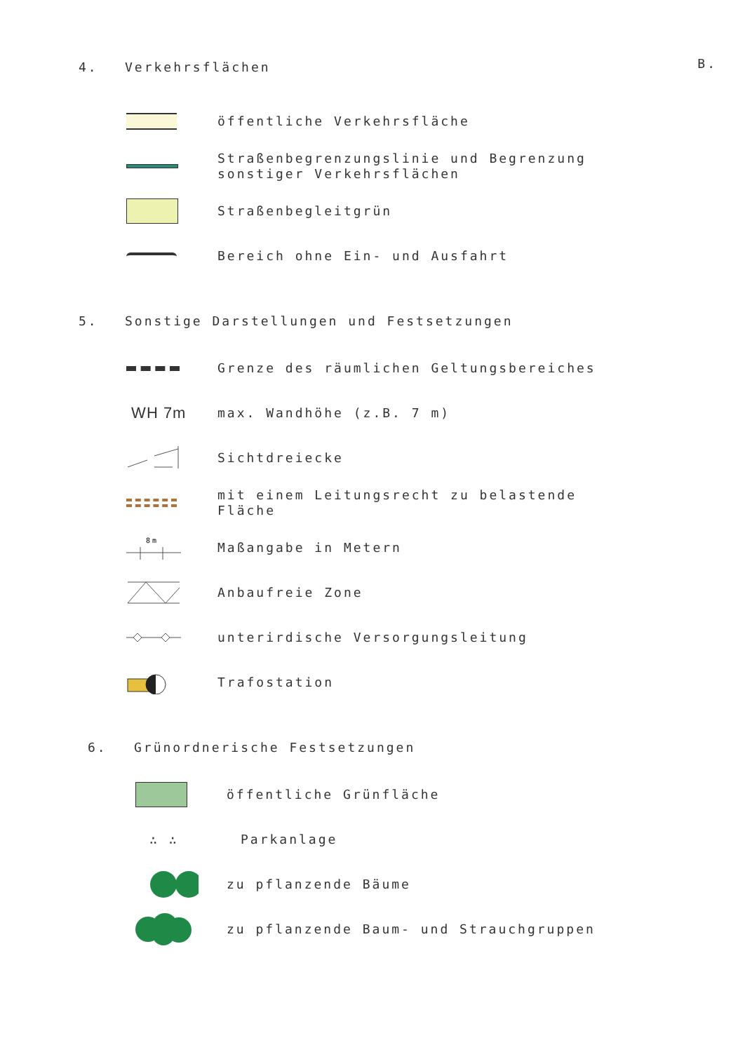B.
4. Verkehrsflächen
öffentliche Verkehrsfläche
Straßenbegrenzungslinie und Begrenzung
sonstiger Verkehrsflächen
Straßenbegleitgrün
Bereich ohne Ein- und Ausfahrt
5. Sonstige Darstellungen und Festsetzungen
Grenze des räumlichen Geltungsbereiches
WH 7m
max. Wandhöhe (z.B. 7 m)
Sichtdreiecke
mit einem Leitungsrecht zu belastende
Fläche
8m
Maßangabe in Metern
Anbaufreie Zone
unterirdische Versorgungsleitung
Trafostation
6. Grünordnerische Festsetzungen
öffentliche Grünfläche
∴ ∴
Parkanlage
zu pflanzende Bäume
zu pflanzende Baum- und Strauchgruppen